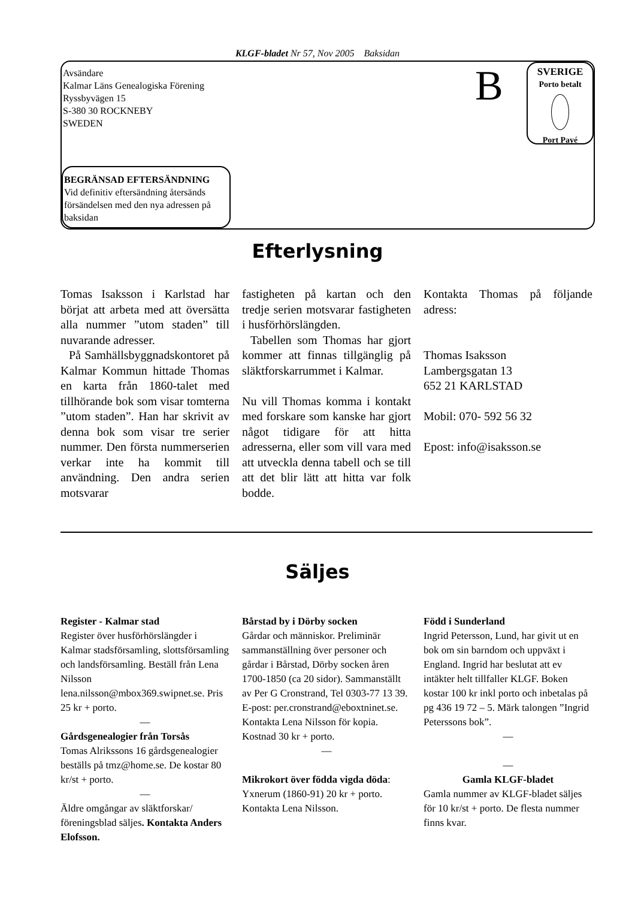KLGF-bladet Nr 57, Nov 2005 Baksidan
Avsändare
Kalmar Läns Genealogiska Förening
Ryssbyvägen 15
S-380 30 ROCKNEBY
SWEDEN
B
SVERIGE
Porto betalt
Port Payé
BEGRÄNSAD EFTERSÄNDNING
Vid definitiv eftersändning återsänds försändelsen med den nya adressen på baksidan
Efterlysning
Tomas Isaksson i Karlstad har börjat att arbeta med att översätta alla nummer ”utom staden” till nuvarande adresser.
På Samhällsbyggnadskontoret på Kalmar Kommun hittade Thomas en karta från 1860-talet med tillhörande bok som visar tomterna ”utom staden”. Han har skrivit av denna bok som visar tre serier nummer. Den första nummerserien verkar inte ha kommit till användning. Den andra serien motsvarar
fastigheten på kartan och den tredje serien motsvarar fastigheten i husförhörslängden.
Tabellen som Thomas har gjort kommer att finnas tillgänglig på släktforskarrummet i Kalmar.
Nu vill Thomas komma i kontakt med forskare som kanske har gjort något tidigare för att hitta adresserna, eller som vill vara med att utveckla denna tabell och se till att det blir lätt att hitta var folk bodde.
Kontakta Thomas på följande adress:
Thomas Isaksson
Lambergsgatan 13
652 21 KARLSTAD
Mobil: 070- 592 56 32
Epost: info@isaksson.se
Säljes
Register - Kalmar stad
Register över husförhörslängder i Kalmar stadsförsamling, slottsförsamling och landsförsamling. Beställ från Lena Nilsson lena.nilsson@mbox369.swipnet.se. Pris 25 kr + porto.
—
Gårdsgenealogier från Torsås
Tomas Alrikssons 16 gårdsgenealogier beställs på tmz@home.se. De kostar 80 kr/st + porto.
—
Äldre omgångar av släktforskar/ föreningsblad säljes. Kontakta Anders Elofsson.
Bårstad by i Dörby socken
Gårdar och människor. Preliminär sammanställning över personer och gårdar i Bårstad, Dörby socken åren 1700-1850 (ca 20 sidor). Sammanställt av Per G Cronstrand, Tel 0303-77 13 39. E-post: per.cronstrand@eboxtninet.se. Kontakta Lena Nilsson för kopia. Kostnad 30 kr + porto.
—
Mikrokort över födda vigda döda:
Yxnerum (1860-91) 20 kr + porto. Kontakta Lena Nilsson.
Född i Sunderland
Ingrid Petersson, Lund, har givit ut en bok om sin barndom och uppväxt i England. Ingrid har beslutat att ev intäkter helt tillfaller KLGF. Boken kostar 100 kr inkl porto och inbetalas på pg 436 19 72 – 5. Märk talongen ”Ingrid Peterssons bok”.
—
—
Gamla KLGF-bladet
Gamla nummer av KLGF-bladet säljes för 10 kr/st + porto. De flesta nummer finns kvar.